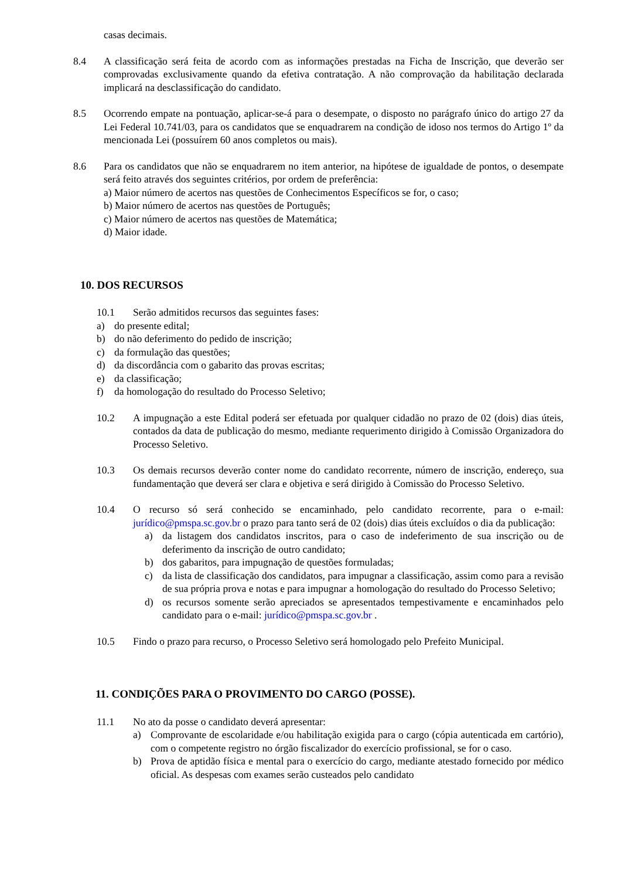casas decimais.
8.4 A classificação será feita de acordo com as informações prestadas na Ficha de Inscrição, que deverão ser comprovadas exclusivamente quando da efetiva contratação. A não comprovação da habilitação declarada implicará na desclassificação do candidato.
8.5 Ocorrendo empate na pontuação, aplicar-se-á para o desempate, o disposto no parágrafo único do artigo 27 da Lei Federal 10.741/03, para os candidatos que se enquadrarem na condição de idoso nos termos do Artigo 1º da mencionada Lei (possuírem 60 anos completos ou mais).
8.6 Para os candidatos que não se enquadrarem no item anterior, na hipótese de igualdade de pontos, o desempate será feito através dos seguintes critérios, por ordem de preferência:
a) Maior número de acertos nas questões de Conhecimentos Específicos se for, o caso;
b) Maior número de acertos nas questões de Português;
c) Maior número de acertos nas questões de Matemática;
d) Maior idade.
10. DOS RECURSOS
10.1 Serão admitidos recursos das seguintes fases:
a) do presente edital;
b) do não deferimento do pedido de inscrição;
c) da formulação das questões;
d) da discordância com o gabarito das provas escritas;
e) da classificação;
f) da homologação do resultado do Processo Seletivo;
10.2 A impugnação a este Edital poderá ser efetuada por qualquer cidadão no prazo de 02 (dois) dias úteis, contados da data de publicação do mesmo, mediante requerimento dirigido à Comissão Organizadora do Processo Seletivo.
10.3 Os demais recursos deverão conter nome do candidato recorrente, número de inscrição, endereço, sua fundamentação que deverá ser clara e objetiva e será dirigido à Comissão do Processo Seletivo.
10.4 O recurso só será conhecido se encaminhado, pelo candidato recorrente, para o e-mail: jurídico@pmspa.sc.gov.br o prazo para tanto será de 02 (dois) dias úteis excluídos o dia da publicação:
a) da listagem dos candidatos inscritos, para o caso de indeferimento de sua inscrição ou de deferimento da inscrição de outro candidato;
b) dos gabaritos, para impugnação de questões formuladas;
c) da lista de classificação dos candidatos, para impugnar a classificação, assim como para a revisão de sua própria prova e notas e para impugnar a homologação do resultado do Processo Seletivo;
d) os recursos somente serão apreciados se apresentados tempestivamente e encaminhados pelo candidato para o e-mail: jurídico@pmspa.sc.gov.br .
10.5 Findo o prazo para recurso, o Processo Seletivo será homologado pelo Prefeito Municipal.
11. CONDIÇÕES PARA O PROVIMENTO DO CARGO (POSSE).
11.1 No ato da posse o candidato deverá apresentar:
a) Comprovante de escolaridade e/ou habilitação exigida para o cargo (cópia autenticada em cartório), com o competente registro no órgão fiscalizador do exercício profissional, se for o caso.
b) Prova de aptidão física e mental para o exercício do cargo, mediante atestado fornecido por médico oficial. As despesas com exames serão custeados pelo candidato